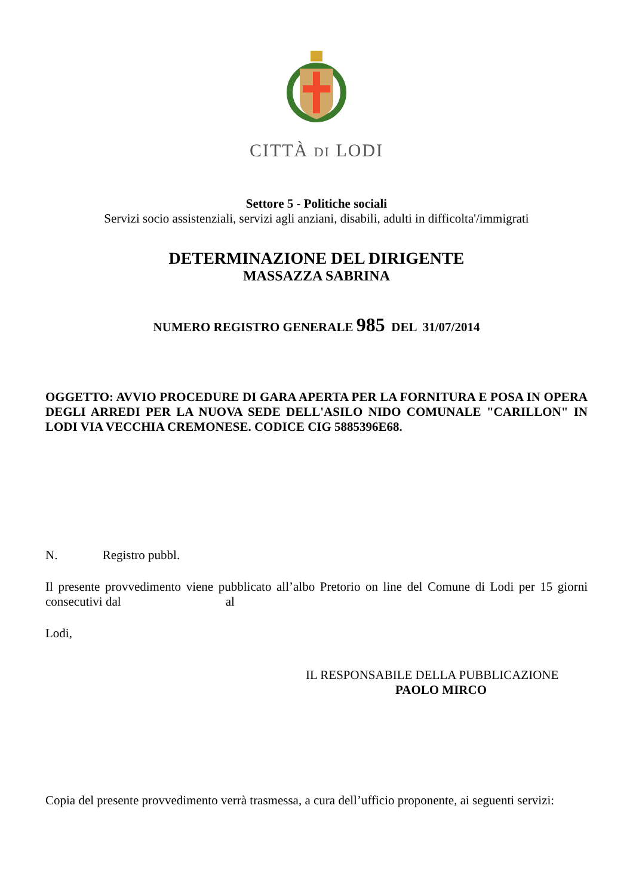CITTÀ DI LODI
Settore 5 - Politiche sociali
Servizi socio assistenziali, servizi agli anziani, disabili, adulti in difficolta'/immigrati
DETERMINAZIONE DEL DIRIGENTE
MASSAZZA SABRINA
NUMERO REGISTRO GENERALE 985 DEL 31/07/2014
OGGETTO: AVVIO PROCEDURE DI GARA APERTA PER LA FORNITURA E POSA IN OPERA DEGLI ARREDI PER LA NUOVA SEDE DELL'ASILO NIDO COMUNALE "CARILLON" IN LODI VIA VECCHIA CREMONESE. CODICE CIG 5885396E68.
N. Registro pubbl.
Il presente provvedimento viene pubblicato all’albo Pretorio on line del Comune di Lodi per 15 giorni consecutivi dal al
Lodi,
IL RESPONSABILE DELLA PUBBLICAZIONE
PAOLO MIRCO
Copia del presente provvedimento verrà trasmessa, a cura dell’ufficio proponente, ai seguenti servizi: